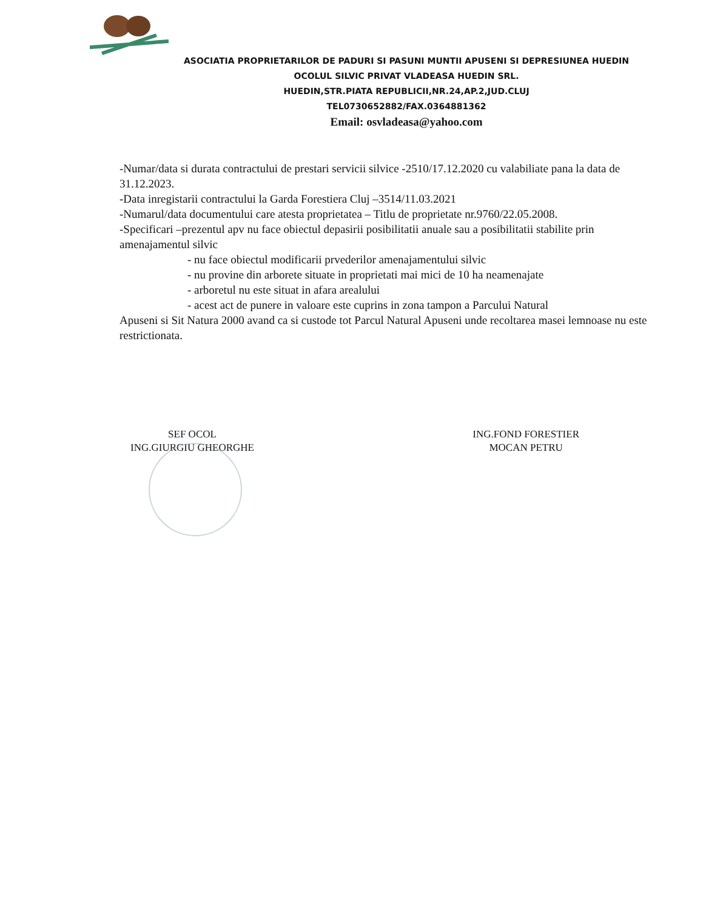ASOCIATIA PROPRIETARILOR DE PADURI SI PASUNI MUNTII APUSENI SI DEPRESIUNEA HUEDIN
OCOLUL SILVIC PRIVAT VLADEASA HUEDIN SRL.
HUEDIN,STR.PIATA REPUBLICII,NR.24,AP.2,JUD.CLUJ
TEL0730652882/FAX.0364881362
Email: osvladeasa@yahoo.com
-Numar/data si durata contractului de prestari servicii silvice -2510/17.12.2020 cu valabiliate pana la data de 31.12.2023.
-Data inregistarii contractului la Garda Forestiera Cluj –3514/11.03.2021
-Numarul/data documentului care atesta proprietatea – Titlu de proprietate nr.9760/22.05.2008.
-Specificari –prezentul apv nu face obiectul depasirii posibilitatii anuale sau a posibilitatii stabilite prin amenajamentul silvic
- nu face obiectul modificarii prvederilor amenajamentului silvic
- nu provine din arborete situate in proprietati mai mici de 10 ha neamenajate
- arboretul nu este situat in afara arealului
- acest act de punere in valoare este cuprins in zona tampon a Parcului Natural
Apuseni si Sit Natura 2000 avand ca si custode tot Parcul Natural Apuseni unde recoltarea masei lemnoase nu este restrictionata.
SEF OCOL
ING.GIURGIU GHEORGHE
ING.FOND FORESTIER
MOCAN PETRU